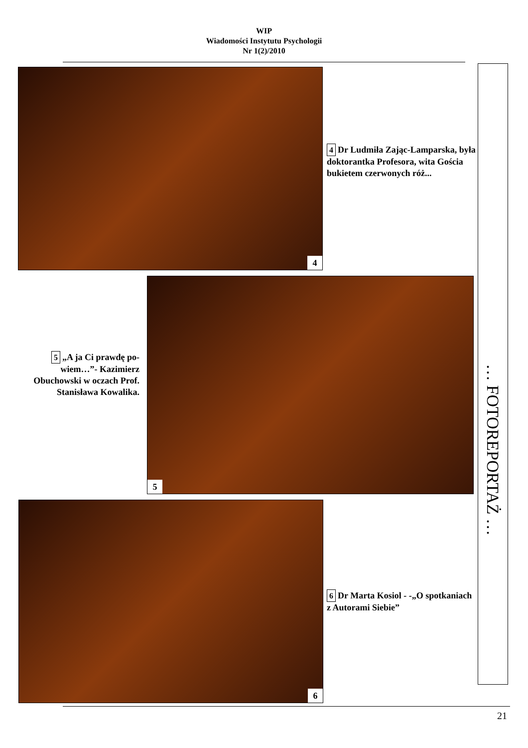WIP
Wiadomości Instytutu Psychologii
Nr 1(2)/2010
4
4 Dr Ludmiła Zając-Lamparska, była doktorantka Profesora, wita Gościa bukietem czerwonych róż...
5
5 „A ja Ci prawdę po-wiem…”- Kazimierz Obuchowski w oczach Prof. Stanisława Kowalika.
6
6 Dr Marta Kosiol - -„O spotkaniach z Autorami Siebie”
… FOTOREPORTAŻ …
21